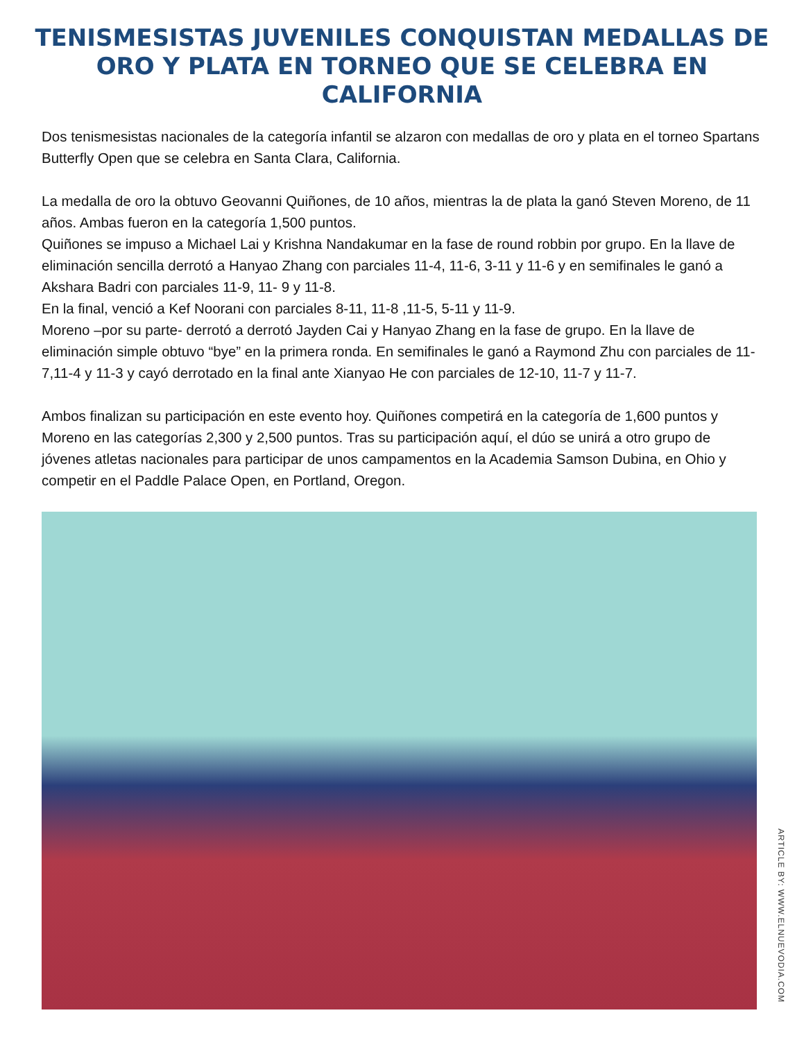TENISMESISTAS JUVENILES CONQUISTAN MEDALLAS DE ORO Y PLATA EN TORNEO QUE SE CELEBRA EN CALIFORNIA
Dos tenismesistas nacionales de la categoría infantil se alzaron con medallas de oro y plata en el torneo Spartans Butterfly Open que se celebra en Santa Clara, California.
La medalla de oro la obtuvo Geovanni Quiñones, de 10 años, mientras la de plata la ganó Steven Moreno, de 11 años. Ambas fueron en la categoría 1,500 puntos.
Quiñones se impuso a Michael Lai y Krishna Nandakumar en la fase de round robbin por grupo. En la llave de eliminación sencilla derrotó a Hanyao Zhang con parciales 11-4, 11-6, 3-11 y 11-6 y en semifinales le ganó a Akshara Badri con parciales 11-9, 11- 9 y 11-8.
En la final, venció a Kef Noorani con parciales 8-11, 11-8 ,11-5, 5-11 y 11-9.
Moreno –por su parte- derrotó a derrotó Jayden Cai y Hanyao Zhang en la fase de grupo. En la llave de eliminación simple obtuvo “bye” en la primera ronda. En semifinales le ganó a Raymond Zhu con parciales de 11-7,11-4 y 11-3 y cayó derrotado en la final ante Xianyao He con parciales de 12-10, 11-7 y 11-7.
Ambos finalizan su participación en este evento hoy. Quiñones competirá en la categoría de 1,600 puntos y Moreno en las categorías 2,300 y 2,500 puntos. Tras su participación aquí, el dúo se unirá a otro grupo de jóvenes atletas nacionales para participar de unos campamentos en la Academia Samson Dubina, en Ohio y competir en el Paddle Palace Open, en Portland, Oregon.
ARTICLE BY: WWW.ELNUEVODIA.COM